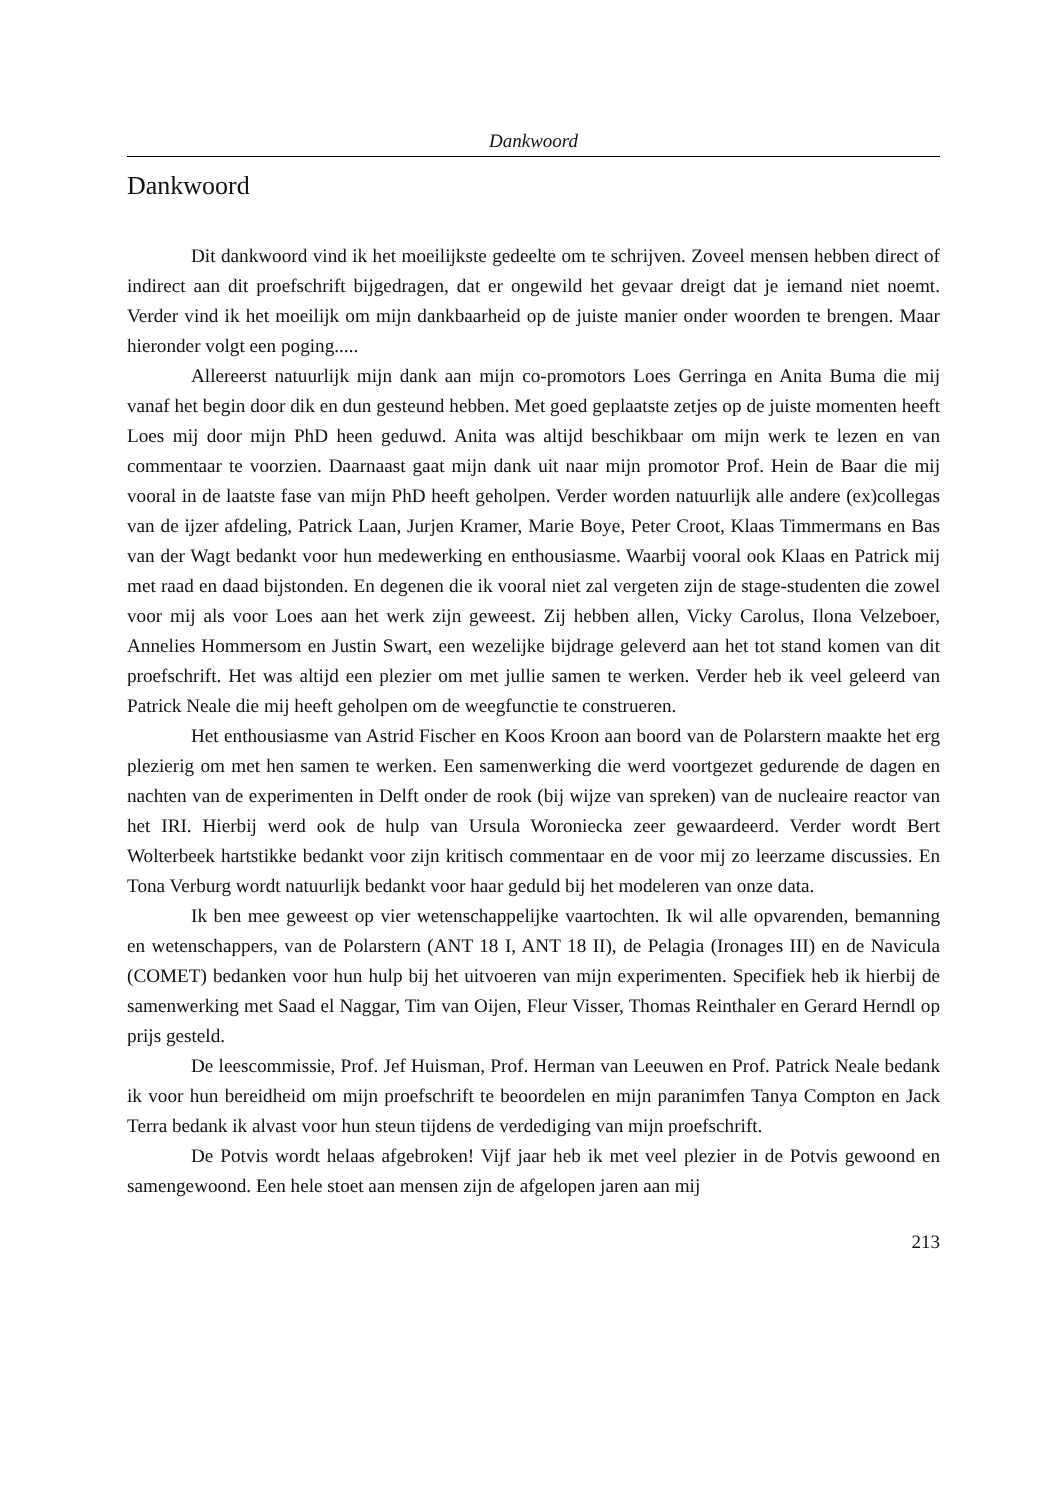Dankwoord
Dankwoord
Dit dankwoord vind ik het moeilijkste gedeelte om te schrijven. Zoveel mensen hebben direct of indirect aan dit proefschrift bijgedragen, dat er ongewild het gevaar dreigt dat je iemand niet noemt. Verder vind ik het moeilijk om mijn dankbaarheid op de juiste manier onder woorden te brengen. Maar hieronder volgt een poging.....
Allereerst natuurlijk mijn dank aan mijn co-promotors Loes Gerringa en Anita Buma die mij vanaf het begin door dik en dun gesteund hebben. Met goed geplaatste zetjes op de juiste momenten heeft Loes mij door mijn PhD heen geduwd. Anita was altijd beschikbaar om mijn werk te lezen en van commentaar te voorzien. Daarnaast gaat mijn dank uit naar mijn promotor Prof. Hein de Baar die mij vooral in de laatste fase van mijn PhD heeft geholpen. Verder worden natuurlijk alle andere (ex)collegas van de ijzer afdeling, Patrick Laan, Jurjen Kramer, Marie Boye, Peter Croot, Klaas Timmermans en Bas van der Wagt bedankt voor hun medewerking en enthousiasme. Waarbij vooral ook Klaas en Patrick mij met raad en daad bijstonden. En degenen die ik vooral niet zal vergeten zijn de stage-studenten die zowel voor mij als voor Loes aan het werk zijn geweest. Zij hebben allen, Vicky Carolus, Ilona Velzeboer, Annelies Hommersom en Justin Swart, een wezelijke bijdrage geleverd aan het tot stand komen van dit proefschrift. Het was altijd een plezier om met jullie samen te werken. Verder heb ik veel geleerd van Patrick Neale die mij heeft geholpen om de weegfunctie te construeren.
Het enthousiasme van Astrid Fischer en Koos Kroon aan boord van de Polarstern maakte het erg plezierig om met hen samen te werken. Een samenwerking die werd voortgezet gedurende de dagen en nachten van de experimenten in Delft onder de rook (bij wijze van spreken) van de nucleaire reactor van het IRI. Hierbij werd ook de hulp van Ursula Woroniecka zeer gewaardeerd. Verder wordt Bert Wolterbeek hartstikke bedankt voor zijn kritisch commentaar en de voor mij zo leerzame discussies. En Tona Verburg wordt natuurlijk bedankt voor haar geduld bij het modeleren van onze data.
Ik ben mee geweest op vier wetenschappelijke vaartochten. Ik wil alle opvarenden, bemanning en wetenschappers, van de Polarstern (ANT 18 I, ANT 18 II), de Pelagia (Ironages III) en de Navicula (COMET) bedanken voor hun hulp bij het uitvoeren van mijn experimenten. Specifiek heb ik hierbij de samenwerking met Saad el Naggar, Tim van Oijen, Fleur Visser, Thomas Reinthaler en Gerard Herndl op prijs gesteld.
De leescommissie, Prof. Jef Huisman, Prof. Herman van Leeuwen en Prof. Patrick Neale bedank ik voor hun bereidheid om mijn proefschrift te beoordelen en mijn paranimfen Tanya Compton en Jack Terra bedank ik alvast voor hun steun tijdens de verdediging van mijn proefschrift.
De Potvis wordt helaas afgebroken! Vijf jaar heb ik met veel plezier in de Potvis gewoond en samengewoond. Een hele stoet aan mensen zijn de afgelopen jaren aan mij
213